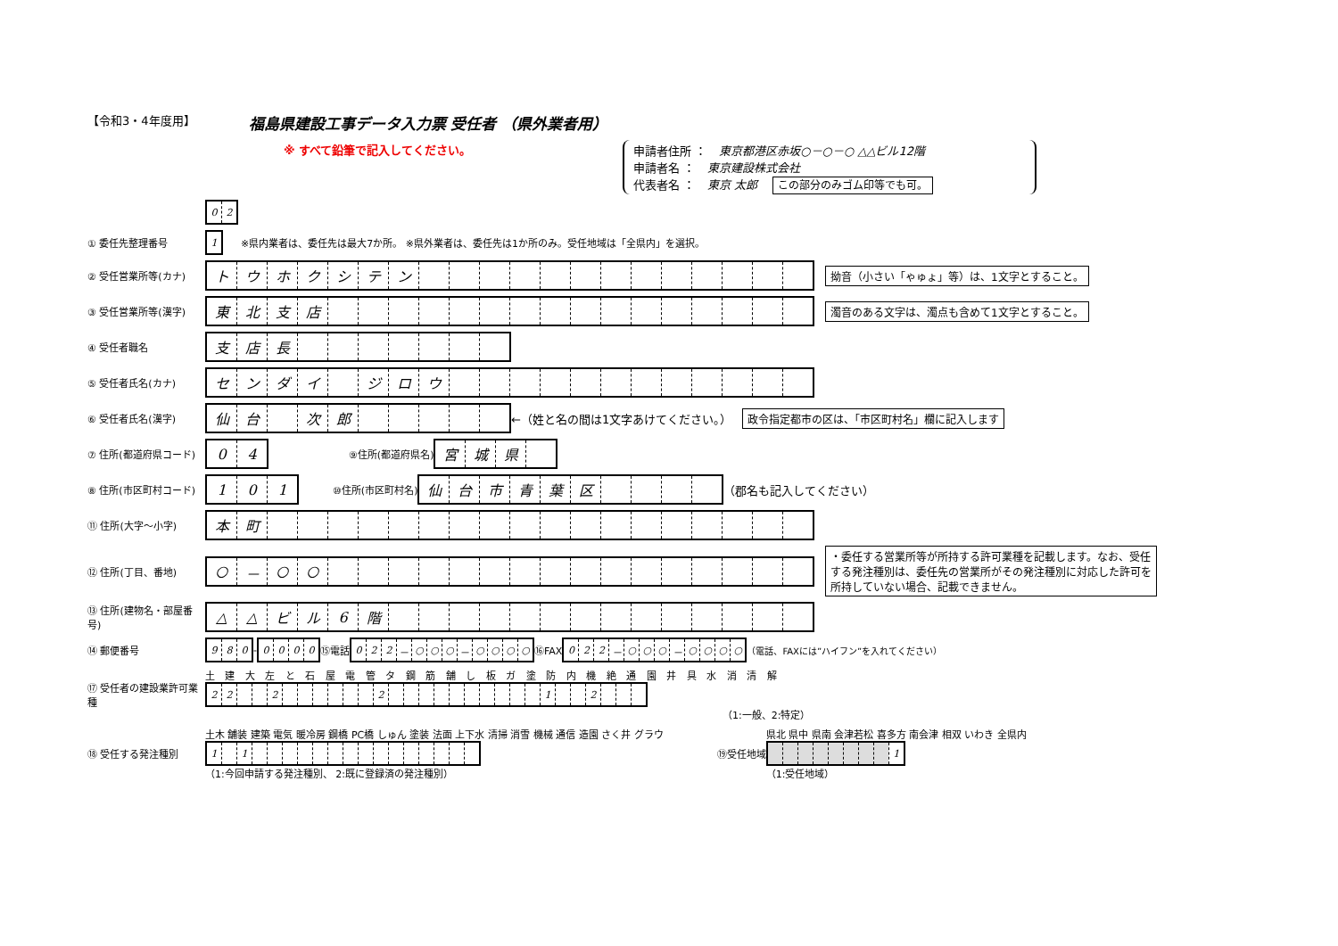【令和3・4年度用】
福島県建設工事データ入力票 受任者 （県外業者用）
※ すべて鉛筆で記入してください。
申請者住所 ： 東京都港区赤坂○－○－○ △△ビル12階
申請者名 ： 東京建設株式会社
代表者名 ： 東京 太郎 この部分のみゴム印等でも可。
| 0 | 2 |
① 委任先整理番号
| 1 |
※県内業者は、委任先は最大7か所。 ※県外業者は、委任先は1か所のみ。受任地域は「全県内」を選択。
② 受任営業所等(カナ)
| ト | ウ | ホ | ク | シ | テ | ン | | | | | | | | | | | | | |
拗音（小さい「ゃゅょ」等）は、1文字とすること。
③ 受任営業所等(漢字)
| 東 | 北 | 支 | 店 | | | | | | | | | | | | | | | | |
濁音のある文字は、濁点も含めて1文字とすること。
④ 受任者職名
| 支 | 店 | 長 | | | | | | | |
⑤ 受任者氏名(カナ)
| セ | ン | ダ | イ | | ジ | ロ | ウ | | | | | | | | | | | | |
⑥ 受任者氏名(漢字)
| 仙 | 台 | | 次 | 郎 | | | | | |
←（姓と名の間は1文字あけてください。） 政令指定都市の区は、「市区町村名」欄に記入します
⑦ 住所(都道府県コード)
| 0 | 4 |
⑨住所(都道府県名)
| 宮 | 城 | 県 | |
⑧ 住所(市区町村コード)
| 1 | 0 | 1 |
⑩住所(市区町村名)
| 仙 | 台 | 市 | 青 | 葉 | 区 | | | | |
（郡名も記入してください）
⑪ 住所(大字～小字)
| 本 | 町 | | | | | | | | | | | | | | | | | | |
⑫ 住所(丁目、番地)
| ○ | － | ○ | ○ | | | | | | | | | | | | | | | | |
・委任する営業所等が所持する許可業種を記載します。なお、受任する発注種別は、委任先の営業所がその発注種別に対応した許可を所持していない場合、記載できません。
⑬ 住所(建物名・部屋番号)
| △ | △ | ビ | ル | 6 | 階 | | | | | | | | | | | | | | |
⑭ 郵便番号
| 9 | 8 | 0 |
-
| 0 | 0 | 0 | 0 |
⑮電話
| 0 | 2 | 2 | － | ○ | ○ | ○ | － | ○ | ○ | ○ | ○ |
⑯FAX
| 0 | 2 | 2 | － | ○ | ○ | ○ | － | ○ | ○ | ○ | ○ |
（電話、FAXには”ハイフン”を入れてください）
⑰ 受任者の建設業許可業種
土 建 大 左 と 石 屋 電 管 タ 鋼 筋 舗 し 板 ガ 塗 防 内 機 絶 通 園 井 具 水 消 清 解
| 2 | 2 | | | 2 | | | | | | | 2 | | | | | | | | | | | 1 | | | 2 | | | |
（1:一般、2:特定）
⑱ 受任する発注種別
土木 舗装 建築 電気 暖冷房 鋼橋 PC橋 しゅん 塗装 法面 上下水 清掃 消雪 機械 通信 造園 さく井 グラウ
| 1 | | 1 | | | | | | | | | | | | | | | |
（1:今回申請する発注種別、 2:既に登録済の発注種別）
⑲受任地域
県北 県中 県南 会津若松 喜多方 南会津 相双 いわき 全県内
| | | | | | | | | 1 |
（1:受任地域）